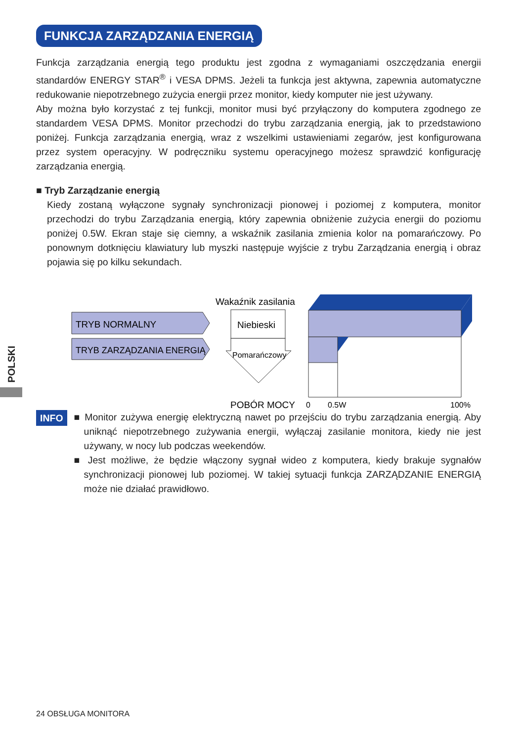FUNKCJA ZARZĄDZANIA ENERGIĄ
Funkcja zarządzania energią tego produktu jest zgodna z wymaganiami oszczędzania energii standardów ENERGY STAR<sup>®</sup> i VESA DPMS. Jeżeli ta funkcja jest aktywna, zapewnia automatyczne redukowanie niepotrzebnego zużycia energii przez monitor, kiedy komputer nie jest używany.
Aby można było korzystać z tej funkcji, monitor musi być przyłączony do komputera zgodnego ze standardem VESA DPMS. Monitor przechodzi do trybu zarządzania energią, jak to przedstawiono poniżej. Funkcja zarządzania energią, wraz z wszelkimi ustawieniami zegarów, jest konfigurowana przez system operacyjny. W podręczniku systemu operacyjnego możesz sprawdzić konfigurację zarządzania energią.
■ Tryb Zarządzanie energią
Kiedy zostaną wyłączone sygnały synchronizacji pionowej i poziomej z komputera, monitor przechodzi do trybu Zarządzania energią, który zapewnia obniżenie zużycia energii do poziomu poniżej 0.5W. Ekran staje się ciemny, a wskaźnik zasilania zmienia kolor na pomarańczowy. Po ponownym dotknięciu klawiatury lub myszki następuje wyjście z trybu Zarządzania energią i obraz pojawia się po kilku sekundach.
TRYB NORMALNY
TRYB ZARZĄDZANIA ENERGIĄ
Wakaźnik zasilania
Niebieski
Pomarańczowy
POBÓR MOCY
0
0.5W
100%
POLSKI
INFO
■ Monitor zużywa energię elektryczną nawet po przejściu do trybu zarządzania energią. Aby uniknąć niepotrzebnego zużywania energii, wyłączaj zasilanie monitora, kiedy nie jest używany, w nocy lub podczas weekendów.
■ Jest możliwe, że będzie włączony sygnał wideo z komputera, kiedy brakuje sygnałów synchronizacji pionowej lub poziomej. W takiej sytuacji funkcja ZARZĄDZANIE ENERGIĄ może nie działać prawidłowo.
24 OBSŁUGA MONITORA